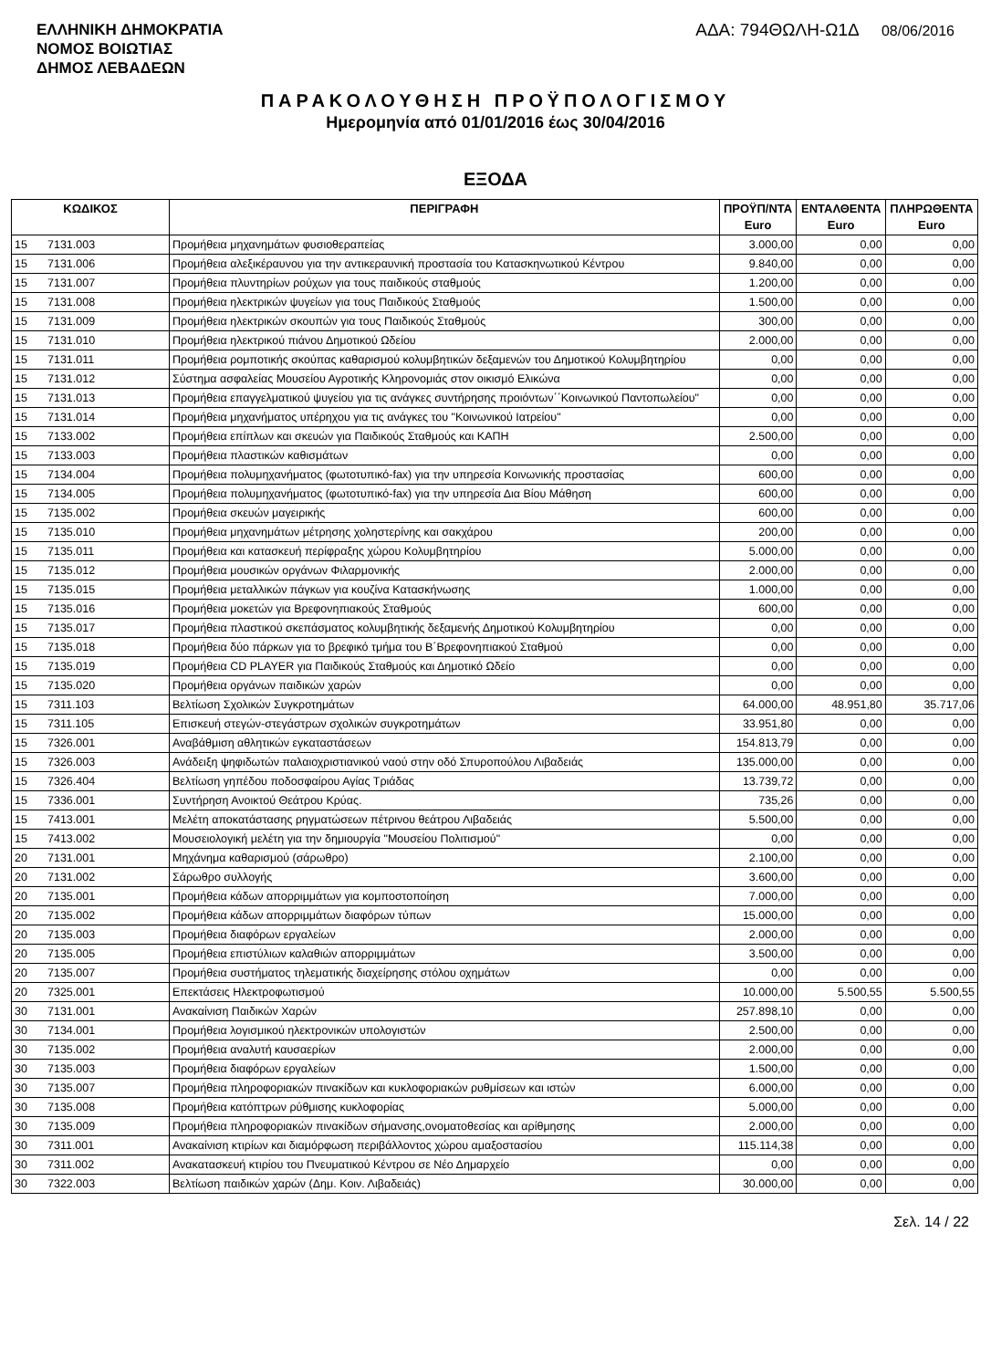ΕΛΛΗΝΙΚΗ ΔΗΜΟΚΡΑΤΙΑ
ΝΟΜΟΣ ΒΟΙΩΤΙΑΣ
ΔΗΜΟΣ ΛΕΒΑΔΕΩΝ
ΑΔΑ: 794ΘΩΛΗ-Ω1Δ 08/06/2016
ΠΑΡΑΚΟΛΟΥΘΗΣΗ ΠΡΟΫΠΟΛΟΓΙΣΜΟΥ
Ημερομηνία από 01/01/2016 έως 30/04/2016
ΕΞΟΔΑ
| ΚΩΔΙΚΟΣ | | ΠΕΡΙΓΡΑΦΗ | ΠΡΟΫΠ/ΝΤΑ Euro | ΕΝΤΑΛΘΕΝΤΑ Euro | ΠΛΗΡΩΘΕΝΤΑ Euro |
| --- | --- | --- | --- | --- | --- |
| 15 | 7131.003 | Προμήθεια μηχανημάτων φυσιοθεραπείας | 3.000,00 | 0,00 | 0,00 |
| 15 | 7131.006 | Προμήθεια αλεξικέραυνου για την αντικεραυνική προστασία του Κατασκηνωτικού Κέντρου | 9.840,00 | 0,00 | 0,00 |
| 15 | 7131.007 | Προμήθεια πλυντηρίων ρούχων για τους παιδικούς σταθμούς | 1.200,00 | 0,00 | 0,00 |
| 15 | 7131.008 | Προμήθεια ηλεκτρικών ψυγείων για τους Παιδικούς Σταθμούς | 1.500,00 | 0,00 | 0,00 |
| 15 | 7131.009 | Προμήθεια ηλεκτρικών σκουπών για τους Παιδικούς Σταθμούς | 300,00 | 0,00 | 0,00 |
| 15 | 7131.010 | Προμήθεια ηλεκτρικού πιάνου Δημοτικού Ωδείου | 2.000,00 | 0,00 | 0,00 |
| 15 | 7131.011 | Προμήθεια ρομποτικής σκούπας καθαρισμού κολυμβητικών δεξαμενών του Δημοτικού Κολυμβητηρίου | 0,00 | 0,00 | 0,00 |
| 15 | 7131.012 | Σύστημα ασφαλείας Μουσείου Αγροτικής Κληρονομιάς στον οικισμό Ελικώνα | 0,00 | 0,00 | 0,00 |
| 15 | 7131.013 | Προμήθεια επαγγελματικού ψυγείου για τις ανάγκες συντήρησης προιόντων΄΄Κοινωνικού Παντοπωλείου" | 0,00 | 0,00 | 0,00 |
| 15 | 7131.014 | Προμήθεια μηχανήματος υπέρηχου για τις ανάγκες του "Κοινωνικού Ιατρείου" | 0,00 | 0,00 | 0,00 |
| 15 | 7133.002 | Προμήθεια επίπλων και σκευών για Παιδικούς Σταθμούς και ΚΑΠΗ | 2.500,00 | 0,00 | 0,00 |
| 15 | 7133.003 | Προμήθεια πλαστικών καθισμάτων | 0,00 | 0,00 | 0,00 |
| 15 | 7134.004 | Προμήθεια πολυμηχανήματος (φωτοτυπικό-fax) για την υπηρεσία Κοινωνικής προστασίας | 600,00 | 0,00 | 0,00 |
| 15 | 7134.005 | Προμήθεια πολυμηχανήματος (φωτοτυπικό-fax) για την υπηρεσία Δια Βίου Μάθηση | 600,00 | 0,00 | 0,00 |
| 15 | 7135.002 | Προμήθεια σκευών μαγειρικής | 600,00 | 0,00 | 0,00 |
| 15 | 7135.010 | Προμήθεια μηχανημάτων μέτρησης χοληστερίνης και σακχάρου | 200,00 | 0,00 | 0,00 |
| 15 | 7135.011 | Προμήθεια και κατασκευή περίφραξης χώρου Κολυμβητηρίου | 5.000,00 | 0,00 | 0,00 |
| 15 | 7135.012 | Προμήθεια μουσικών οργάνων Φιλαρμονικής | 2.000,00 | 0,00 | 0,00 |
| 15 | 7135.015 | Προμήθεια μεταλλικών πάγκων για κουζίνα Κατασκήνωσης | 1.000,00 | 0,00 | 0,00 |
| 15 | 7135.016 | Προμήθεια μοκετών για Βρεφονηπιακούς Σταθμούς | 600,00 | 0,00 | 0,00 |
| 15 | 7135.017 | Προμήθεια πλαστικού σκεπάσματος κολυμβητικής δεξαμενής Δημοτικού Κολυμβητηρίου | 0,00 | 0,00 | 0,00 |
| 15 | 7135.018 | Προμήθεια δύο πάρκων για το βρεφικό τμήμα του Β΄Βρεφονηπιακού Σταθμού | 0,00 | 0,00 | 0,00 |
| 15 | 7135.019 | Προμήθεια CD PLAYER για Παιδικούς Σταθμούς και Δημοτικό Ωδείο | 0,00 | 0,00 | 0,00 |
| 15 | 7135.020 | Προμήθεια οργάνων παιδικών χαρών | 0,00 | 0,00 | 0,00 |
| 15 | 7311.103 | Βελτίωση Σχολικών Συγκροτημάτων | 64.000,00 | 48.951,80 | 35.717,06 |
| 15 | 7311.105 | Επισκευή στεγών-στεγάστρων σχολικών συγκροτημάτων | 33.951,80 | 0,00 | 0,00 |
| 15 | 7326.001 | Αναβάθμιση αθλητικών εγκαταστάσεων | 154.813,79 | 0,00 | 0,00 |
| 15 | 7326.003 | Ανάδειξη ψηφιδωτών παλαιοχριστιανικού ναού στην οδό Σπυροπούλου Λιβαδειάς | 135.000,00 | 0,00 | 0,00 |
| 15 | 7326.404 | Βελτίωση γηπέδου ποδοσφαίρου Αγίας Τριάδας | 13.739,72 | 0,00 | 0,00 |
| 15 | 7336.001 | Συντήρηση Ανοικτού Θεάτρου Κρύας. | 735,26 | 0,00 | 0,00 |
| 15 | 7413.001 | Μελέτη αποκατάστασης ρηγματώσεων πέτρινου θεάτρου Λιβαδειάς | 5.500,00 | 0,00 | 0,00 |
| 15 | 7413.002 | Μουσειολογική μελέτη για την δημιουργία "Μουσείου Πολιτισμού" | 0,00 | 0,00 | 0,00 |
| 20 | 7131.001 | Μηχάνημα καθαρισμού (σάρωθρο) | 2.100,00 | 0,00 | 0,00 |
| 20 | 7131.002 | Σάρωθρο συλλογής | 3.600,00 | 0,00 | 0,00 |
| 20 | 7135.001 | Προμήθεια κάδων απορριμμάτων για κομποστοποίηση | 7.000,00 | 0,00 | 0,00 |
| 20 | 7135.002 | Προμήθεια κάδων απορριμμάτων διαφόρων τύπων | 15.000,00 | 0,00 | 0,00 |
| 20 | 7135.003 | Προμήθεια διαφόρων εργαλείων | 2.000,00 | 0,00 | 0,00 |
| 20 | 7135.005 | Προμήθεια επιστύλιων καλαθιών απορριμμάτων | 3.500,00 | 0,00 | 0,00 |
| 20 | 7135.007 | Προμήθεια συστήματος τηλεματικής διαχείρησης στόλου οχημάτων | 0,00 | 0,00 | 0,00 |
| 20 | 7325.001 | Επεκτάσεις Ηλεκτροφωτισμού | 10.000,00 | 5.500,55 | 5.500,55 |
| 30 | 7131.001 | Ανακαίνιση Παιδικών Χαρών | 257.898,10 | 0,00 | 0,00 |
| 30 | 7134.001 | Προμήθεια λογισμικού ηλεκτρονικών υπολογιστών | 2.500,00 | 0,00 | 0,00 |
| 30 | 7135.002 | Προμήθεια αναλυτή καυσαερίων | 2.000,00 | 0,00 | 0,00 |
| 30 | 7135.003 | Προμήθεια διαφόρων εργαλείων | 1.500,00 | 0,00 | 0,00 |
| 30 | 7135.007 | Προμήθεια πληροφοριακών πινακίδων και κυκλοφοριακών ρυθμίσεων και ιστών | 6.000,00 | 0,00 | 0,00 |
| 30 | 7135.008 | Προμήθεια κατόπτρων ρύθμισης κυκλοφορίας | 5.000,00 | 0,00 | 0,00 |
| 30 | 7135.009 | Προμήθεια πληροφοριακών πινακίδων σήμανσης,ονοματοθεσίας και αρίθμησης | 2.000,00 | 0,00 | 0,00 |
| 30 | 7311.001 | Ανακαίνιση κτιρίων και διαμόρφωση περιβάλλοντος χώρου αμαξοστασίου | 115.114,38 | 0,00 | 0,00 |
| 30 | 7311.002 | Ανακατασκευή κτιρίου του Πνευματικού Κέντρου σε Νέο Δημαρχείο | 0,00 | 0,00 | 0,00 |
| 30 | 7322.003 | Βελτίωση παιδικών χαρών (Δημ. Κοιν. Λιβαδειάς) | 30.000,00 | 0,00 | 0,00 |
Σελ. 14 / 22